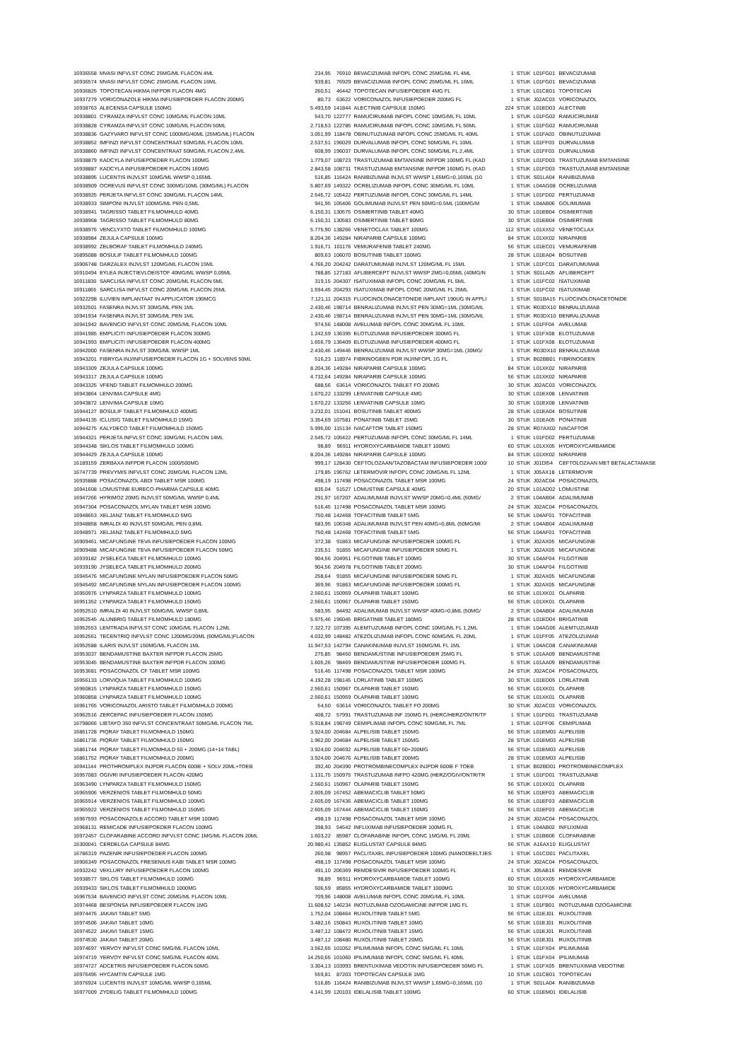| 16936558 | MVASI INFVLST CONC 25MG/ML FLACON 4ML | 234,95 | 76910 | BEVACIZUMAB INFOPL CONC 25MG/ML FL 4ML | 1 | STUK | L01FG01 | BEVACIZUMAB |
| 16936574 | MVASI INFVLST CONC 25MG/ML FLACON 16ML | 939,81 | 76929 | BEVACIZUMAB INFOPL CONC 25MG/ML FL 16ML | 1 | STUK | L01FG01 | BEVACIZUMAB |
| 16936825 | TOPOTECAN HIKMA INFPDR FLACON 4MG | 260,51 | 46442 | TOPOTECAN INFUSIEPOEDER 4MG FL | 1 | STUK | L01CE01 | TOPOTECAN |
| 16937279 | VORICONAZOLE HIKMA INFUSIEPOEDER FLACON 200MG | 80,73 | 63622 | VORICONAZOL INFUSIEPOEDER 200MG FL | 1 | STUK | J02AC03 | VORICONAZOL |
| 16938763 | ALECENSA CAPSULE 150MG | 5.493,59 | 141844 | ALECTINIB CAPSULE 150MG | 224 | STUK | L01ED03 | ALECTINIB |
| 16938801 | CYRAMZA INFVLST CONC 10MG/ML FLACON 10ML | 543,70 | 122777 | RAMUCIRUMAB INFOPL CONC 10MG/ML FL 10ML | 1 | STUK | L01FG02 | RAMUCIRUMAB |
| 16938828 | CYRAMZA INFVLST CONC 10MG/ML FLACON 50ML | 2.718,53 | 122785 | RAMUCIRUMAB INFOPL CONC 10MG/ML FL 50ML | 1 | STUK | L01FG02 | RAMUCIRUMAB |
| 16938836 | GAZYVARO INFVLST CONC 1000MG/40ML (25MG/ML) FLACON | 3.051,99 | 118478 | OBINUTUZUMAB INFOPL CONC 25MG/ML FL 40ML | 1 | STUK | L01FA03 | OBINUTUZUMAB |
| 16938852 | IMFINZI INFVLST CONCENTRAAT 50MG/ML FLACON 10ML | 2.537,51 | 196029 | DURVALUMAB INFOPL CONC 50MG/ML FL 10ML | 1 | STUK | L01FF03 | DURVALUMAB |
| 16938860 | IMFINZI INFVLST CONCENTRAAT 50MG/ML FLACON 2,4ML | 608,99 | 196037 | DURVALUMAB INFOPL CONC 50MG/ML FL 2,4ML | 1 | STUK | L01FF03 | DURVALUMAB |
| 16938879 | KADCYLA INFUSIEPOEDER FLACON 100MG | 1.779,07 | 108723 | TRASTUZUMAB EMTANSINE INFPDR 100MG FL (KAD | 1 | STUK | L01FD03 | TRASTUZUMAB EMTANSINE |
| 16938887 | KADCYLA INFUSIEPOEDER FLACON 160MG | 2.843,58 | 108731 | TRASTUZUMAB EMTANSINE INFPDR 160MG FL (KAD | 1 | STUK | L01FD03 | TRASTUZUMAB EMTANSINE |
| 16938895 | LUCENTIS INJVLST 10MG/ML WWSP 0,165ML | 516,85 | 116424 | RANIBIZUMAB INJVLST WWSP 1,65MG=0,165ML (10 | 1 | STUK | S01LA04 | RANIBIZUMAB |
| 16938909 | OCREVUS INFVLST CONC 300MG/10ML (30MG/ML) FLACON | 5.807,69 | 149322 | OCRELIZUMAB INFOPL CONC 30MG/ML FL 10ML | 1 | STUK | L04AG08 | OCRELIZUMAB |
| 16938925 | PERJETA INFVLST CONC 30MG/ML FLACON 14ML | 2.545,72 | 105422 | PERTUZUMAB INFOPL CONC 30MG/ML FL 14ML | 1 | STUK | L01FD02 | PERTUZUMAB |
| 16938933 | SIMPONI INJVLST 100MG/ML PEN 0,5ML | 941,95 | 105406 | GOLIMUMAB INJVLST PEN 50MG=0.5ML (100MG/M | 1 | STUK | L04AB06 | GOLIMUMAB |
| 16938941 | TAGRISSO TABLET FILMOMHULD 40MG | 6.150,31 | 130575 | OSIMERTINIB TABLET 40MG | 30 | STUK | L01EB04 | OSIMERTINIB |
| 16938968 | TAGRISSO TABLET FILMOMHULD 80MG | 6.150,31 | 130583 | OSIMERTINIB TABLET 80MG | 30 | STUK | L01EB04 | OSIMERTINIB |
| 16938976 | VENCLYXTO TABLET FILMOMHULD 100MG | 5.775,90 | 138266 | VENETOCLAX TABLET 100MG | 112 | STUK | L01XX52 | VENETOCLAX |
| 16938984 | ZEJULA CAPSULE 100MG | 8.204,36 | 149284 | NIRAPARIB CAPSULE 100MG | 84 | STUK | L01XK02 | NIRAPARIB |
| 16938992 | ZELBORAF TABLET FILMOMHULD 240MG | 1.916,71 | 101176 | VEMURAFENIB TABLET 240MG | 56 | STUK | L01EC01 | VEMURAFENIB |
| 16895088 | BOSULIF TABLET FILMOMHULD 100MG | 809,63 | 106070 | BOSUTINIB TABLET 100MG | 28 | STUK | L01EA04 | BOSUTINIB |
| 16906748 | DARZALEX INJVLST 120MG/ML FLACON 15ML | 4.766,20 | 204242 | DARATUMUMAB INJVLST 120MG/ML FL 15ML | 1 | STUK | L01FC01 | DARATUMUMAB |
| 16910494 | EYLEA INJECTIEVLOEISTOF 40MG/ML WWSP 0,09ML | 788,85 | 127183 | AFLIBERCEPT INJVLST WWSP 2MG=0,05ML (40MG/N | 1 | STUK | S01LA05 | AFLIBERCEPT |
| 16911830 | SARCLISA INFVLST CONC 20MG/ML FLACON 5ML | 319,15 | 204307 | ISATUXIMAB INFOPL CONC 20MG/ML FL 5ML | 1 | STUK | L01FC02 | ISATUXIMAB |
| 16911865 | SARCLISA INFVLST CONC 20MG/ML FLACON 25ML | 1.594,45 | 204293 | ISATUXIMAB INFOPL CONC 20MG/ML FL 25ML | 1 | STUK | L01FC02 | ISATUXIMAB |
| 16922298 | ILUVIEN IMPLANTAAT IN APPLICATOR 190MCG | 7.121,11 | 204315 | FLUOCINOLONACETONIDE IMPLANT 190UG IN APPLI | 1 | STUK | S01BA15 | FLUOCINOLONACETONIDE |
| 16932501 | FASENRA INJVLST 30MG/ML PEN 1ML | 2.430,46 | 198714 | BENRALIZUMAB INJVLST PEN 30MG=1ML (30MG/ML | 1 | STUK | R03DX10 | BENRALIZUMAB |
| 16941934 | FASENRA INJVLST 30MG/ML PEN 1ML | 2.430,46 | 198714 | BENRALIZUMAB INJVLST PEN 30MG=1ML (30MG/ML | 1 | STUK | R03DX10 | BENRALIZUMAB |
| 16941942 | BAVENCIO INFVLST CONC 20MG/ML FLACON 10ML | 974,56 | 148008 | AVELUMAB INFOPL CONC 20MG/ML FL 10ML | 1 | STUK | L01FF04 | AVELUMAB |
| 16941985 | EMPLICITI INFUSIEPOEDER FLACON 300MG | 1.242,59 | 136395 | ELOTUZUMAB INFUSIEPOEDER 300MG FL | 1 | STUK | L01FX08 | ELOTUZUMAB |
| 16941993 | EMPLICITI INFUSIEPOEDER FLACON 400MG | 1.656,79 | 136409 | ELOTUZUMAB INFUSIEPOEDER 400MG FL | 1 | STUK | L01FX08 | ELOTUZUMAB |
| 16942000 | FASENRA INJVLST 30MG/ML WWSP 1ML | 2.430,46 | 149446 | BENRALIZUMAB INJVLST WWSP 30MG=1ML (30MG/ | 1 | STUK | R03DX10 | BENRALIZUMAB |
| 16943201 | FIBRYGA INJ/INFUSIEPOEDER FLACON 1G + SOLVENS 50ML | 516,23 | 118974 | FIBRINOGEEN PDR INJ/INFOPL 1G FL | 1 | STUK | B02BB01 | FIBRINOGEEN |
| 16943309 | ZEJULA CAPSULE 100MG | 8.204,36 | 149284 | NIRAPARIB CAPSULE 100MG | 84 | STUK | L01XK02 | NIRAPARIB |
| 16943317 | ZEJULA CAPSULE 100MG | 4.732,64 | 149284 | NIRAPARIB CAPSULE 100MG | 56 | STUK | L01XK02 | NIRAPARIB |
| 16943325 | VFEND TABLET FILMOMHULD 200MG | 688,56 | 63614 | VORICONAZOL TABLET FO 200MG | 30 | STUK | J02AC03 | VORICONAZOL |
| 16943864 | LENVIMA CAPSULE 4MG | 1.670,22 | 133299 | LENVATINIB CAPSULE 4MG | 30 | STUK | L01EX08 | LENVATINIB |
| 16943872 | LENVIMA CAPSULE 10MG | 1.670,22 | 133256 | LENVATINIB CAPSULE 10MG | 30 | STUK | L01EX08 | LENVATINIB |
| 16944127 | BOSULIF TABLET FILMOMHULD 400MG | 3.232,01 | 151041 | BOSUTINIB TABLET 400MG | 28 | STUK | L01EA04 | BOSUTINIB |
| 16944135 | ICLUSIG TABLET FILMOMHULD 15MG | 3.354,69 | 107581 | PONATINIB TABLET 15MG | 30 | STUK | L01EA05 | PONATINIB |
| 16944275 | KALYDECO TABLET FILMOMHULD 150MG | 5.995,00 | 115134 | IVACAFTOR TABLET 150MG | 28 | STUK | R07AX02 | IVACAFTOR |
| 16944321 | PERJETA INFVLST CONC 30MG/ML FLACON 14ML | 2.545,72 | 105422 | PERTUZUMAB INFOPL CONC 30MG/ML FL 14ML | 1 | STUK | L01FD02 | PERTUZUMAB |
| 16944348 | SIKLOS TABLET FILMOMHULD 100MG | 98,89 | 96911 | HYDROXYCARBAMIDE TABLET 100MG | 60 | STUK | L01XX05 | HYDROXYCARBAMIDE |
| 16944429 | ZEJULA CAPSULE 100MG | 8.204,36 | 149284 | NIRAPARIB CAPSULE 100MG | 84 | STUK | L01XK02 | NIRAPARIB |
| 16189159 | ZERBAXA INFPDR FLACON 1000/500MG | 999,17 | 128430 | CEFTOLOZAAN/TAZOBACTAM INFUSIEPOEDER 1000/ | 10 | STUK | J01DI54 | CEFTOLOZAAN MET BETALACTAMASE |
| 16747739 | PREVYMIS INFVLST CONC 20MG/ML FLACON 12ML | 179,85 | 196762 | LETERMOVIR INFOPL CONC 20MG/ML FL 12ML | 1 | STUK | J05AX18 | LETERMOVIR |
| 16935888 | POSACONAZOL ABDI TABLET MSR 100MG | 498,19 | 117498 | POSACONAZOL TABLET MSR 100MG | 24 | STUK | J02AC04 | POSACONAZOL |
| 16941608 | LOMUSTINE EURECO-PHARMA CAPSULE 40MG | 835,04 | 51527 | LOMUSTINE CAPSULE 40MG | 20 | STUK | L01AD02 | LOMUSTINE |
| 16947266 | HYRIMOZ 20MG INJVLST 50MG/ML WWSP 0,4ML | 291,97 | 167207 | ADALIMUMAB INJVLST WWSP 20MG=0,4ML (50MG/ | 2 | STUK | L04AB04 | ADALIMUMAB |
| 16947304 | POSACONAZOL MYLAN TABLET MSR 100MG | 516,45 | 117498 | POSACONAZOL TABLET MSR 100MG | 24 | STUK | J02AC04 | POSACONAZOL |
| 16948653 | XELJANZ TABLET FILMOMHULD 5MG | 750,48 | 142468 | TOFACITINIB TABLET 5MG | 56 | STUK | L04AF01 | TOFACITINIB |
| 16948858 | IMRALDI 40 INJVLST 50MG/ML PEN 0,8ML | 583,95 | 106348 | ADALIMUMAB INJVLST PEN 40MG=0,8ML (50MG/MI | 2 | STUK | L04AB04 | ADALIMUMAB |
| 16948971 | XELJANZ TABLET FILMOMHULD 5MG | 750,48 | 142468 | TOFACITINIB TABLET 5MG | 56 | STUK | L04AF01 | TOFACITINIB |
| 16909461 | MICAFUNGINE TEVA INFUSIEPOEDER FLACON 100MG | 372,38 | 91863 | MICAFUNGINE INFUSIEPOEDER 100MG FL | 1 | STUK | J02AX05 | MICAFUNGINE |
| 16909488 | MICAFUNGINE TEVA INFUSIEPOEDER FLACON 50MG | 235,51 | 91855 | MICAFUNGINE INFUSIEPOEDER 50MG FL | 1 | STUK | J02AX05 | MICAFUNGINE |
| 16939182 | JYSELECA TABLET FILMOMHULD 100MG | 904,56 | 204951 | FILGOTINIB TABLET 100MG | 30 | STUK | L04AF04 | FILGOTINIB |
| 16939190 | JYSELECA TABLET FILMOMHULD 200MG | 904,56 | 204978 | FILGOTINIB TABLET 200MG | 30 | STUK | L04AF04 | FILGOTINIB |
| 16945476 | MICAFUNGINE MYLAN INFUSIEPOEDER FLACON 50MG | 258,64 | 91855 | MICAFUNGINE INFUSIEPOEDER 50MG FL | 1 | STUK | J02AX05 | MICAFUNGINE |
| 16945492 | MICAFUNGINE MYLAN INFUSIEPOEDER FLACON 100MG | 369,96 | 91863 | MICAFUNGINE INFUSIEPOEDER 100MG FL | 1 | STUK | J02AX05 | MICAFUNGINE |
| 16950976 | LYNPARZA TABLET FILMOMHULD 100MG | 2.560,61 | 150959 | OLAPARIB TABLET 100MG | 56 | STUK | L01XK01 | OLAPARIB |
| 16951352 | LYNPARZA TABLET FILMOMHULD 150MG | 2.560,61 | 150967 | OLAPARIB TABLET 150MG | 56 | STUK | L01XK01 | OLAPARIB |
| 16952510 | IMRALDI 40 INJVLST 50MG/ML WWSP 0,8ML | 583,95 | 84492 | ADALIMUMAB INJVLST WWSP 40MG=0,8ML (50MG/ | 2 | STUK | L04AB04 | ADALIMUMAB |
| 16952545 | ALUNBRIG TABLET FILMOMHULD 180MG | 5.975,46 | 196045 | BRIGATINIB TABLET 180MG | 28 | STUK | L01ED04 | BRIGATINIB |
| 16952553 | LEMTRADA INFVLST CONC 10MG/ML FLACON 1,2ML | 7.322,72 | 107395 | ALEMTUZUMAB INFOPL CONC 10MG/ML FL 1,2ML | 1 | STUK | L04AG06 | ALEMTUZUMAB |
| 16952561 | TECENTRIQ INFVLST CONC 1200MG/20ML (60MG/ML)FLACON | 4.032,99 | 148482 | ATEZOLIZUMAB INFOPL CONC 60MG/ML FL 20ML | 1 | STUK | L01FF05 | ATEZOLIZUMAB |
| 16952588 | ILARIS INJVLST 150MG/ML FLACON 1ML | 11.947,53 | 142794 | CANAKINUMAB INJVLST 150MG/ML FL 1ML | 1 | STUK | L04AC08 | CANAKINUMAB |
| 16953037 | BENDAMUSTINE BAXTER INFPDR FLACON 25MG | 275,85 | 98450 | BENDAMUSTINE INFUSIEPOEDER 25MG FL | 5 | STUK | L01AA09 | BENDAMUSTINE |
| 16953045 | BENDAMUSTINE BAXTER INFPDR FLACON 100MG | 1.605,26 | 98469 | BENDAMUSTINE INFUSIEPOEDER 100MG FL | 5 | STUK | L01AA09 | BENDAMUSTINE |
| 16953681 | POSACONAZOL CF TABLET MSR 100MG | 516,45 | 117498 | POSACONAZOL TABLET MSR 100MG | 24 | STUK | J02AC04 | POSACONAZOL |
| 16956133 | LORVIQUA TABLET FILMOMHULD 100MG | 4.192,28 | 198145 | LORLATINIB TABLET 100MG | 30 | STUK | L01ED05 | LORLATINIB |
| 16960815 | LYNPARZA TABLET FILMOMHULD 150MG | 2.560,61 | 150967 | OLAPARIB TABLET 150MG | 56 | STUK | L01XK01 | OLAPARIB |
| 16960858 | LYNPARZA TABLET FILMOMHULD 100MG | 2.560,61 | 150959 | OLAPARIB TABLET 100MG | 56 | STUK | L01XK01 | OLAPARIB |
| 16961765 | VORICONAZOL ARISTO TABLET FILMOMHULD 200MG | 54,50 | 63614 | VORICONAZOL TABLET FO 200MG | 30 | STUK | J02AC03 | VORICONAZOL |
| 16962516 | ZERCEPAC INFUSIEPOEDER FLACON 150MG | 408,72 | 57991 | TRASTUZUMAB INF 150MG FL (HERC/HERZ/ONTR/TF | 1 | STUK | L01FD01 | TRASTUZUMAB |
| 16798066 | LIBTAYO 350 INFVLST CONCENTRAAT 50MG/ML FLACON 7ML | 5.918,84 | 198749 | CEMIPLIMAB INFOPL CONC 50MG/ML FL 7ML | 1 | STUK | L01FF06 | CEMIPLIMAB |
| 16861728 | PIQRAY TABLET FILMOMHULD 150MG | 3.924,00 | 204684 | ALPELISIB TABLET 150MG | 56 | STUK | L01EM03 | ALPELISIB |
| 16861736 | PIQRAY TABLET FILMOMHULD 150MG | 1.962,00 | 204684 | ALPELISIB TABLET 150MG | 28 | STUK | L01EM03 | ALPELISIB |
| 16861744 | PIQRAY TABLET FILMOMHULD 50 + 200MG (14+14 TABL) | 3.924,00 | 204692 | ALPELISIB TABLET 50+200MG | 56 | STUK | L01EM03 | ALPELISIB |
| 16861752 | PIQRAY TABLET FILMOMHULD 200MG | 3.924,00 | 204676 | ALPELISIB TABLET 200MG | 28 | STUK | L01EM03 | ALPELISIB |
| 16941144 | PROTHROMPLEX INJPDR FLACON 600IE + SOLV 20ML+TOEB | 392,40 | 204390 | PROTROMBINECOMPLEX INJPDR 600IE F TOEB | 1 | STUK | B02BD01 | PROTROMBINECOMPLEX |
| 16957083 | OGIVRI INFUSIEPOEDER FLACON 420MG | 1.131,75 | 150975 | TRASTUZUMAB INFPD 420MG (HERZ/OGIV/ONTR/TR | 1 | STUK | L01FD01 | TRASTUZUMAB |
| 16963490 | LYNPARZA TABLET FILMOMHULD 150MG | 2.560,61 | 150967 | OLAPARIB TABLET 150MG | 56 | STUK | L01XK01 | OLAPARIB |
| 16965906 | VERZENIOS TABLET FILMOMHULD 50MG | 2.605,09 | 167452 | ABEMACICLIB TABLET 50MG | 56 | STUK | L01EF03 | ABEMACICLIB |
| 16965914 | VERZENIOS TABLET FILMOMHULD 100MG | 2.605,09 | 167436 | ABEMACICLIB TABLET 100MG | 56 | STUK | L01EF03 | ABEMACICLIB |
| 16965922 | VERZENIOS TABLET FILMOMHULD 150MG | 2.605,09 | 167444 | ABEMACICLIB TABLET 150MG | 56 | STUK | L01EF03 | ABEMACICLIB |
| 16967593 | POSACONAZOLE ACCORD TABLET MSR 100MG | 498,19 | 117498 | POSACONAZOL TABLET MSR 100MG | 24 | STUK | J02AC04 | POSACONAZOL |
| 16968131 | REMICADE INFUSIEPOEDER FLACON 100MG | 398,93 | 54542 | INFLIXIMAB INFUSIEPOEDER 100MG FL | 1 | STUK | L04AB02 | INFLIXIMAB |
| 16972457 | CLOFARABINE ACCORD INFVLST CONC 1MG/ML FLACON 20ML | 1.603,22 | 85987 | CLOFARABINE INFOPL CONC 1MG/ML FL 20ML | 1 | STUK | L01BB06 | CLOFARABINE |
| 16300041 | CERDELGA CAPSULE 84MG | 20.980,41 | 135852 | ELIGLUSTAT CAPSULE 84MG | 56 | STUK | A16AX10 | ELIGLUSTAT |
| 16786319 | PAZENIR INFUSIEPOEDER FLACON 100MG | 260,98 | 98957 | PACLITAXEL INFUSIEPOEDER 100MG (NANODEELTJES | 1 | STUK | L01CD01 | PACLITAXEL |
| 16906349 | POSACONAZOL FRESENIUS KABI TABLET MSR 100MG | 498,19 | 117498 | POSACONAZOL TABLET MSR 100MG | 24 | STUK | J02AC04 | POSACONAZOL |
| 16932242 | VEKLURY INFUSIEPOEDER FLACON 100MG | 491,10 | 206369 | REMDESIVIR INFUSIEPOEDER 100MG FL | 1 | STUK | J05AB16 | REMDESIVIR |
| 16938577 | SIKLOS TABLET FILMOMHULD 100MG | 98,89 | 96911 | HYDROXYCARBAMIDE TABLET 100MG | 60 | STUK | L01XX05 | HYDROXYCARBAMIDE |
| 16939433 | SIKLOS TABLET FILMOMHULD 1000MG | 506,59 | 85855 | HYDROXYCARBAMIDE TABLET 1000MG | 30 | STUK | L01XX05 | HYDROXYCARBAMIDE |
| 16967534 | BAVENCIO INFVLST CONC 20MG/ML FLACON 10ML | 709,96 | 148008 | AVELUMAB INFOPL CONC 20MG/ML FL 10ML | 1 | STUK | L01FF04 | AVELUMAB |
| 16974468 | BESPONSA INFUSIEPOEDER FLACON 1MG | 11.608,52 | 146234 | INOTUZUMAB OZOGAMICINE INFPDR 1MG FL | 1 | STUK | L01FB01 | INOTUZUMAB OZOGAMICINE |
| 16974476 | JAKAVI TABLET 5MG | 1.752,04 | 108464 | RUXOLITINIB TABLET 5MG | 56 | STUK | L01EJ01 | RUXOLITINIB |
| 16974506 | JAKAVI TABLET 10MG | 3.482,16 | 150843 | RUXOLITINIB TABLET 10MG | 56 | STUK | L01EJ01 | RUXOLITINIB |
| 16974522 | JAKAVI TABLET 15MG | 3.487,12 | 108472 | RUXOLITINIB TABLET 15MG | 56 | STUK | L01EJ01 | RUXOLITINIB |
| 16974530 | JAKAVI TABLET 20MG | 3.487,12 | 108480 | RUXOLITINIB TABLET 20MG | 56 | STUK | L01EJ01 | RUXOLITINIB |
| 16974697 | YERVOY INFVLST CONC 5MG/ML FLACON 10ML | 3.562,65 | 101052 | IPILIMUMAB INFOPL CONC 5MG/ML FL 10ML | 1 | STUK | L01FX04 | IPILIMUMAB |
| 16974719 | YERVOY INFVLST CONC 5MG/ML FLACON 40ML | 14.250,65 | 101060 | IPILIMUMAB INFOPL CONC 5MG/ML FL 40ML | 1 | STUK | L01FX04 | IPILIMUMAB |
| 16974727 | ADCETRIS INFUSIEPOEDER FLACON 50MG | 3.304,13 | 103993 | BRENTUXIMAB VEDOTIN INFUSIEPOEDER 50MG FL | 1 | STUK | L01FX05 | BRENTUXIMAB VEDOTINE |
| 16976495 | HYCAMTIN CAPSULE 1MG | 559,81 | 87203 | TOPOTECAN CAPSULE 1MG | 10 | STUK | L01CE01 | TOPOTECAN |
| 16976924 | LUCENTIS INJVLST 10MG/ML WWSP 0,165ML | 516,85 | 116424 | RANIBIZUMAB INJVLST WWSP 1,65MG=0,165ML (10 | 1 | STUK | S01LA04 | RANIBIZUMAB |
| 16977009 | ZYDELIG TABLET FILMOMHULD 100MG | 4.141,99 | 120103 | IDELALISIB TABLET 100MG | 60 | STUK | L01EM01 | IDELALISIB |